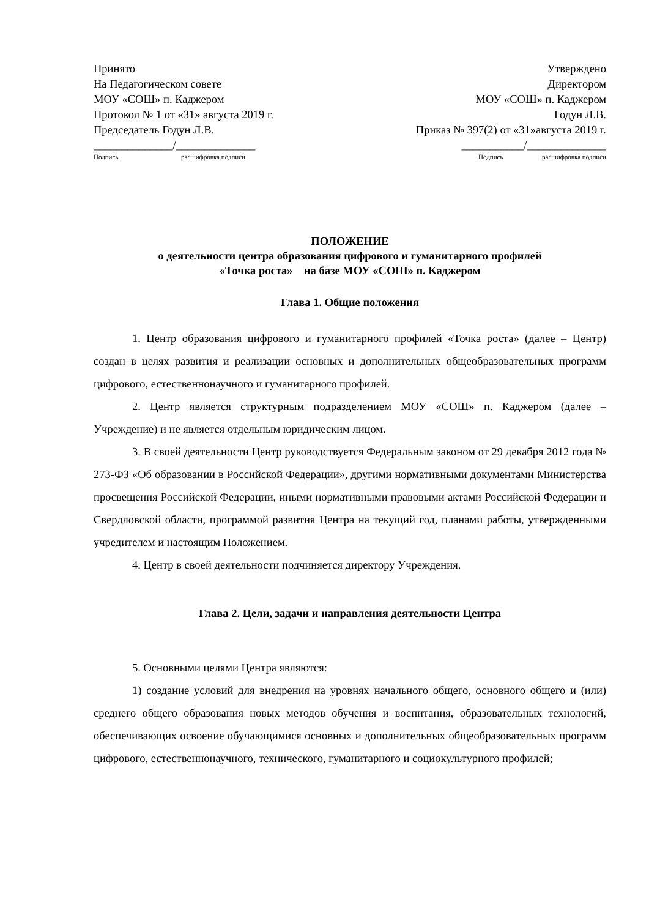Принято
На Педагогическом совете
МОУ «СОШ» п. Каджером
Протокол № 1 от «31» августа 2019 г.
Председатель Годун Л.В.
______________/______________
Подпись расшифровка подписи
Утверждено
Директором
МОУ «СОШ» п. Каджером
Годун Л.В.
Приказ № 397(2) от «31»августа 2019 г.
___________/______________
Подпись расшифровка подписи
ПОЛОЖЕНИЕ
о деятельности центра образования цифрового и гуманитарного профилей
«Точка роста» на базе МОУ «СОШ» п. Каджером
Глава 1. Общие положения
1. Центр образования цифрового и гуманитарного профилей «Точка роста» (далее – Центр) создан в целях развития и реализации основных и дополнительных общеобразовательных программ цифрового, естественнонаучного и гуманитарного профилей.
2. Центр является структурным подразделением МОУ «СОШ» п. Каджером (далее – Учреждение) и не является отдельным юридическим лицом.
3. В своей деятельности Центр руководствуется Федеральным законом от 29 декабря 2012 года № 273-ФЗ «Об образовании в Российской Федерации», другими нормативными документами Министерства просвещения Российской Федерации, иными нормативными правовыми актами Российской Федерации и Свердловской области, программой развития Центра на текущий год, планами работы, утвержденными учредителем и настоящим Положением.
4. Центр в своей деятельности подчиняется директору Учреждения.
Глава 2. Цели, задачи и направления деятельности Центра
5. Основными целями Центра являются:
1) создание условий для внедрения на уровнях начального общего, основного общего и (или) среднего общего образования новых методов обучения и воспитания, образовательных технологий, обеспечивающих освоение обучающимися основных и дополнительных общеобразовательных программ цифрового, естественнонаучного, технического, гуманитарного и социокультурного профилей;